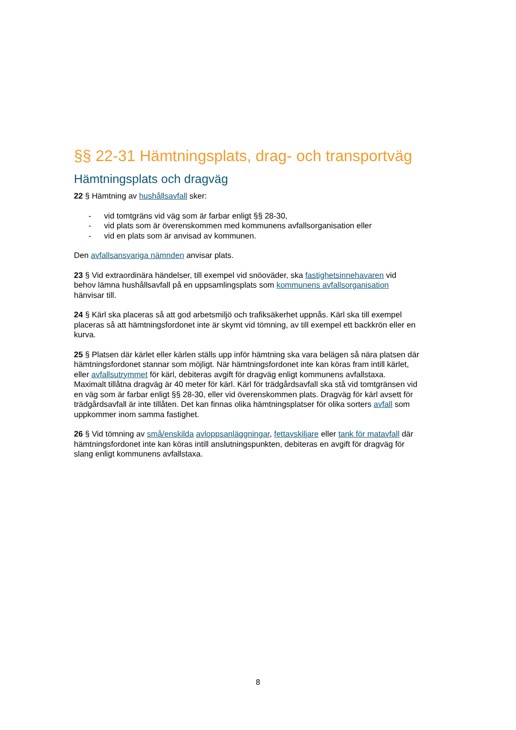§§ 22-31 Hämtningsplats, drag- och transportväg
Hämtningsplats och dragväg
22 § Hämtning av hushållsavfall sker:
- vid tomtgräns vid väg som är farbar enligt §§ 28-30,
- vid plats som är överenskommen med kommunens avfallsorganisation eller
- vid en plats som är anvisad av kommunen.
Den avfallsansvariga nämnden anvisar plats.
23 § Vid extraordinära händelser, till exempel vid snöoväder, ska fastighetsinnehavaren vid behov lämna hushållsavfall på en uppsamlingsplats som kommunens avfallsorganisation hänvisar till.
24 § Kärl ska placeras så att god arbetsmiljö och trafiksäkerhet uppnås. Kärl ska till exempel placeras så att hämtningsfordonet inte är skymt vid tömning, av till exempel ett backkrön eller en kurva.
25 § Platsen där kärlet eller kärlen ställs upp inför hämtning ska vara belägen så nära platsen där hämtningsfordonet stannar som möjligt. När hämtningsfordonet inte kan köras fram intill kärlet, eller avfallsutrymmet för kärl, debiteras avgift för dragväg enligt kommunens avfallstaxa. Maximalt tillåtna dragväg är 40 meter för kärl. Kärl för trädgårdsavfall ska stå vid tomtgränsen vid en väg som är farbar enligt §§ 28-30, eller vid överenskommen plats. Dragväg för kärl avsett för trädgårdsavfall är inte tillåten. Det kan finnas olika hämtningsplatser för olika sorters avfall som uppkommer inom samma fastighet.
26 § Vid tömning av små/enskilda avloppsanläggningar, fettavskiljare eller tank för matavfall där hämtningsfordonet inte kan köras intill anslutningspunkten, debiteras en avgift för dragväg för slang enligt kommunens avfallstaxa.
8